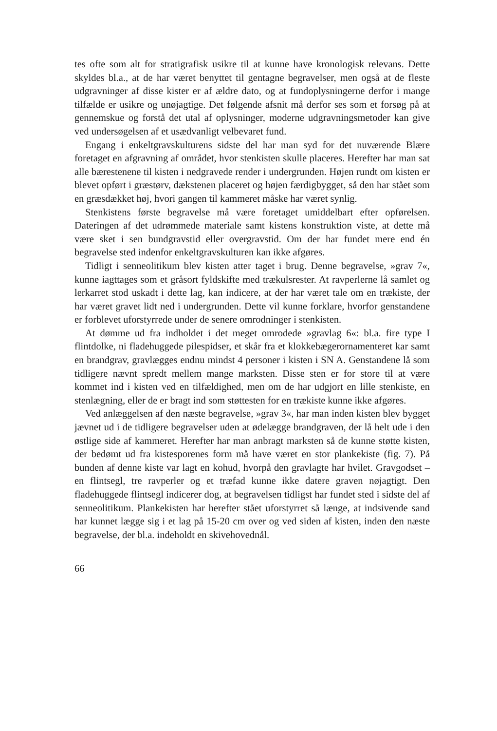tes ofte som alt for stratigrafisk usikre til at kunne have kronologisk relevans. Dette skyldes bl.a., at de har været benyttet til gentagne begravelser, men også at de fleste udgravninger af disse kister er af ældre dato, og at fundoplysningerne derfor i mange tilfælde er usikre og unøjagtige. Det følgende afsnit må derfor ses som et forsøg på at gennemskue og forstå det utal af oplysninger, moderne udgravningsmetoder kan give ved undersøgelsen af et usædvanligt velbevaret fund.
Engang i enkeltgravskulturens sidste del har man syd for det nuværende Blære foretaget en afgravning af området, hvor stenkisten skulle placeres. Herefter har man sat alle bærestenene til kisten i nedgravede render i undergrunden. Højen rundt om kisten er blevet opført i græstørv, dækstenen placeret og højen færdigbygget, så den har stået som en græsdækket høj, hvori gangen til kammeret måske har været synlig.
Stenkistens første begravelse må være foretaget umiddelbart efter opførelsen. Dateringen af det udrømmede materiale samt kistens konstruktion viste, at dette må være sket i sen bundgravstid eller overgravstid. Om der har fundet mere end én begravelse sted indenfor enkeltgravskulturen kan ikke afgøres.
Tidligt i senneolitikum blev kisten atter taget i brug. Denne begravelse, »grav 7«, kunne iagttages som et gråsort fyldskifte med trækulsrester. At ravperlerne lå samlet og lerkarret stod uskadt i dette lag, kan indicere, at der har været tale om en trækiste, der har været gravet lidt ned i undergrunden. Dette vil kunne forklare, hvorfor genstandene er forblevet uforstyrrede under de senere omrodninger i stenkisten.
At dømme ud fra indholdet i det meget omrodede »gravlag 6«: bl.a. fire type I flintdolke, ni fladehuggede pilespidser, et skår fra et klokkebægerornamenteret kar samt en brandgrav, gravlægges endnu mindst 4 personer i kisten i SN A. Genstandene lå som tidligere nævnt spredt mellem mange marksten. Disse sten er for store til at være kommet ind i kisten ved en tilfældighed, men om de har udgjort en lille stenkiste, en stenlægning, eller de er bragt ind som støttesten for en trækiste kunne ikke afgøres.
Ved anlæggelsen af den næste begravelse, »grav 3«, har man inden kisten blev bygget jævnet ud i de tidligere begravelser uden at ødelægge brandgraven, der lå helt ude i den østlige side af kammeret. Herefter har man anbragt marksten så de kunne støtte kisten, der bedømt ud fra kistesporenes form må have været en stor plankekiste (fig. 7). På bunden af denne kiste var lagt en kohud, hvorpå den gravlagte har hvilet. Gravgodset – en flintsegl, tre ravperler og et træfad kunne ikke datere graven nøjagtigt. Den fladehuggede flintsegl indicerer dog, at begravelsen tidligst har fundet sted i sidste del af senneolitikum. Plankekisten har herefter stået uforstyrret så længe, at indsivende sand har kunnet lægge sig i et lag på 15-20 cm over og ved siden af kisten, inden den næste begravelse, der bl.a. indeholdt en skivehovednål.
66